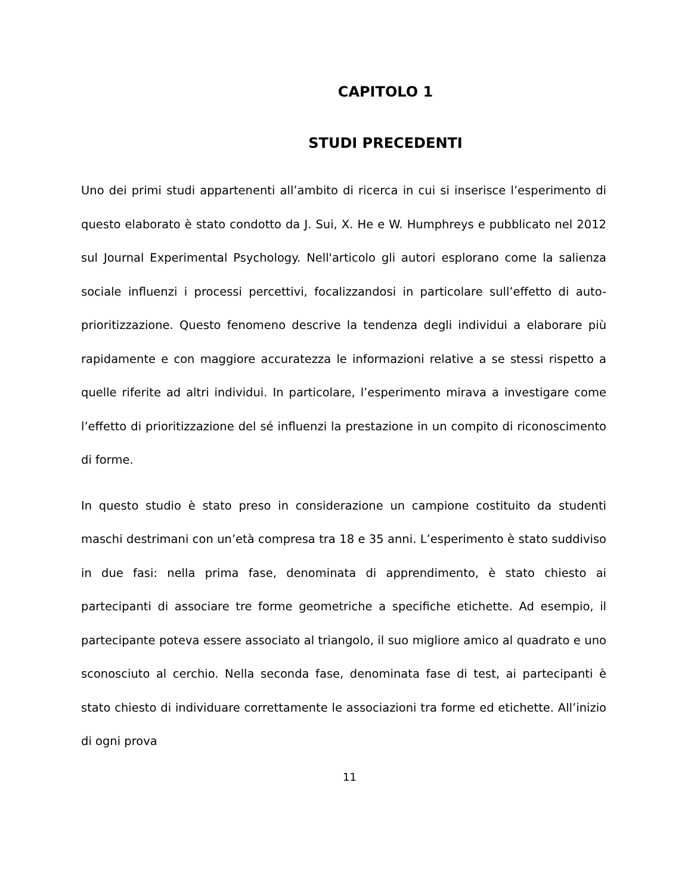CAPITOLO 1
STUDI PRECEDENTI
Uno dei primi studi appartenenti all’ambito di ricerca in cui si inserisce l’esperimento di questo elaborato è stato condotto da J. Sui, X. He e W. Humphreys e pubblicato nel 2012 sul Journal Experimental Psychology. Nell'articolo gli autori esplorano come la salienza sociale influenzi i processi percettivi, focalizzandosi in particolare sull’effetto di auto-prioritizzazione. Questo fenomeno descrive la tendenza degli individui a elaborare più rapidamente e con maggiore accuratezza le informazioni relative a se stessi rispetto a quelle riferite ad altri individui. In particolare, l’esperimento mirava a investigare come l’effetto di prioritizzazione del sé influenzi la prestazione in un compito di riconoscimento di forme.
In questo studio è stato preso in considerazione un campione costituito da studenti maschi destrimani con un’età compresa tra 18 e 35 anni. L’esperimento è stato suddiviso in due fasi: nella prima fase, denominata di apprendimento, è stato chiesto ai partecipanti di associare tre forme geometriche a specifiche etichette. Ad esempio, il partecipante poteva essere associato al triangolo, il suo migliore amico al quadrato e uno sconosciuto al cerchio. Nella seconda fase, denominata fase di test, ai partecipanti è stato chiesto di individuare correttamente le associazioni tra forme ed etichette. All’inizio di ogni prova
11